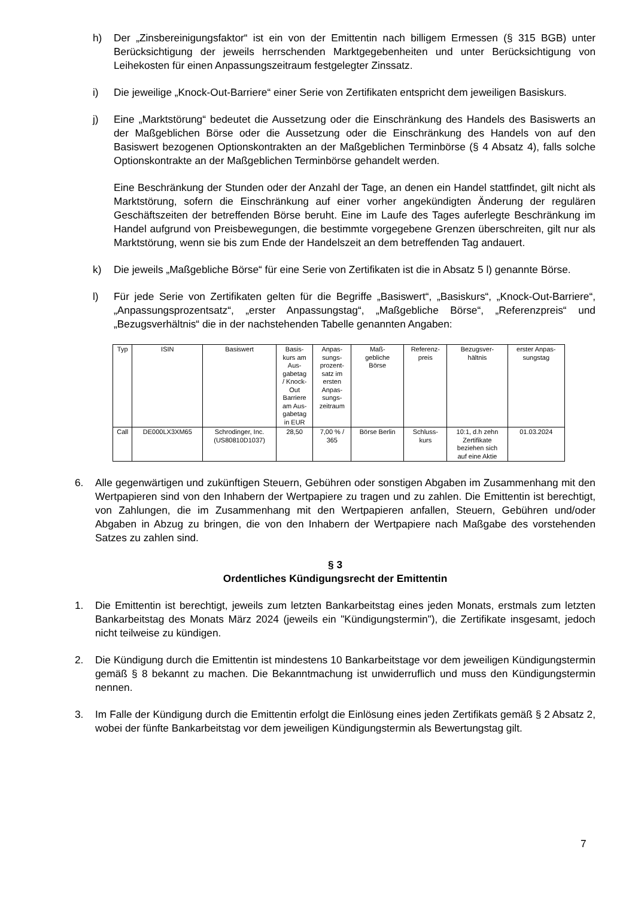h) Der „Zinsbereinigungsfaktor“ ist ein von der Emittentin nach billigem Ermessen (§ 315 BGB) unter Berücksichtigung der jeweils herrschenden Marktgegebenheiten und unter Berücksichtigung von Leihekosten für einen Anpassungszeitraum festgelegter Zinssatz.
i) Die jeweilige „Knock-Out-Barriere“ einer Serie von Zertifikaten entspricht dem jeweiligen Basiskurs.
j) Eine „Marktstörung“ bedeutet die Aussetzung oder die Einschränkung des Handels des Basiswerts an der Maßgeblichen Börse oder die Aussetzung oder die Einschränkung des Handels von auf den Basiswert bezogenen Optionskontrakten an der Maßgeblichen Terminbörse (§ 4 Absatz 4), falls solche Optionskontrakte an der Maßgeblichen Terminbörse gehandelt werden.
Eine Beschränkung der Stunden oder der Anzahl der Tage, an denen ein Handel stattfindet, gilt nicht als Marktstörung, sofern die Einschränkung auf einer vorher angekündigten Änderung der regulären Geschäftszeiten der betreffenden Börse beruht. Eine im Laufe des Tages auferlegte Beschränkung im Handel aufgrund von Preisbewegungen, die bestimmte vorgegebene Grenzen überschreiten, gilt nur als Marktstörung, wenn sie bis zum Ende der Handelszeit an dem betreffenden Tag andauert.
k) Die jeweils „Maßgebliche Börse“ für eine Serie von Zertifikaten ist die in Absatz 5 l) genannte Börse.
l) Für jede Serie von Zertifikaten gelten für die Begriffe „Basiswert“, „Basiskurs“, „Knock-Out-Barriere“, „Anpassungsprozentsatz“, „erster Anpassungstag“, „Maßgebliche Börse“, „Referenzpreis“ und „Bezugsverhältnis“ die in der nachstehenden Tabelle genannten Angaben:
| Typ | ISIN | Basiswert | Basis- kurs am Aus- gabetag / Knock- Out Barriere am Aus- gabetag in EUR | Anpas- sungs- prozent- satz im ersten Anpas- sungs- zeitraum | Maß- gebliche Börse | Referenz- preis | Bezugsver- hältnis | erster Anpas- sungstag |
| --- | --- | --- | --- | --- | --- | --- | --- | --- |
| Call | DE000LX3XM65 | Schrodinger, Inc. (US80810D1037) | 28,50 | 7,00 % / 365 | Börse Berlin | Schluss- kurs | 10:1, d.h zehn Zertifikate beziehen sich auf eine Aktie | 01.03.2024 |
6. Alle gegenwärtigen und zukünftigen Steuern, Gebühren oder sonstigen Abgaben im Zusammenhang mit den Wertpapieren sind von den Inhabern der Wertpapiere zu tragen und zu zahlen. Die Emittentin ist berechtigt, von Zahlungen, die im Zusammenhang mit den Wertpapieren anfallen, Steuern, Gebühren und/oder Abgaben in Abzug zu bringen, die von den Inhabern der Wertpapiere nach Maßgabe des vorstehenden Satzes zu zahlen sind.
§ 3
Ordentliches Kündigungsrecht der Emittentin
1. Die Emittentin ist berechtigt, jeweils zum letzten Bankarbeitstag eines jeden Monats, erstmals zum letzten Bankarbeitstag des Monats März 2024 (jeweils ein "Kündigungstermin"), die Zertifikate insgesamt, jedoch nicht teilweise zu kündigen.
2. Die Kündigung durch die Emittentin ist mindestens 10 Bankarbeitstage vor dem jeweiligen Kündigungstermin gemäß § 8 bekannt zu machen. Die Bekanntmachung ist unwiderruflich und muss den Kündigungstermin nennen.
3. Im Falle der Kündigung durch die Emittentin erfolgt die Einlösung eines jeden Zertifikats gemäß § 2 Absatz 2, wobei der fünfte Bankarbeitstag vor dem jeweiligen Kündigungstermin als Bewertungstag gilt.
7